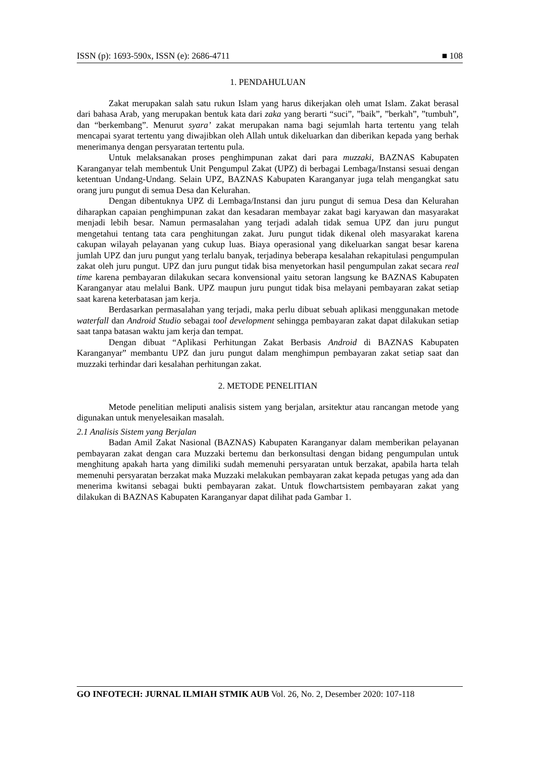ISSN (p): 1693-590x, ISSN (e): 2686-4711 ■ 108
1. PENDAHULUAN
Zakat merupakan salah satu rukun Islam yang harus dikerjakan oleh umat Islam. Zakat berasal dari bahasa Arab, yang merupakan bentuk kata dari zaka yang berarti “suci”, ”baik”, ”berkah”, ”tumbuh”, dan “berkembang”. Menurut syara’ zakat merupakan nama bagi sejumlah harta tertentu yang telah mencapai syarat tertentu yang diwajibkan oleh Allah untuk dikeluarkan dan diberikan kepada yang berhak menerimanya dengan persyaratan tertentu pula.
Untuk melaksanakan proses penghimpunan zakat dari para muzzaki, BAZNAS Kabupaten Karanganyar telah membentuk Unit Pengumpul Zakat (UPZ) di berbagai Lembaga/Instansi sesuai dengan ketentuan Undang-Undang. Selain UPZ, BAZNAS Kabupaten Karanganyar juga telah mengangkat satu orang juru pungut di semua Desa dan Kelurahan.
Dengan dibentuknya UPZ di Lembaga/Instansi dan juru pungut di semua Desa dan Kelurahan diharapkan capaian penghimpunan zakat dan kesadaran membayar zakat bagi karyawan dan masyarakat menjadi lebih besar. Namun permasalahan yang terjadi adalah tidak semua UPZ dan juru pungut mengetahui tentang tata cara penghitungan zakat. Juru pungut tidak dikenal oleh masyarakat karena cakupan wilayah pelayanan yang cukup luas. Biaya operasional yang dikeluarkan sangat besar karena jumlah UPZ dan juru pungut yang terlalu banyak, terjadinya beberapa kesalahan rekapitulasi pengumpulan zakat oleh juru pungut. UPZ dan juru pungut tidak bisa menyetorkan hasil pengumpulan zakat secara real time karena pembayaran dilakukan secara konvensional yaitu setoran langsung ke BAZNAS Kabupaten Karanganyar atau melalui Bank. UPZ maupun juru pungut tidak bisa melayani pembayaran zakat setiap saat karena keterbatasan jam kerja.
Berdasarkan permasalahan yang terjadi, maka perlu dibuat sebuah aplikasi menggunakan metode waterfall dan Android Studio sebagai tool development sehingga pembayaran zakat dapat dilakukan setiap saat tanpa batasan waktu jam kerja dan tempat.
Dengan dibuat “Aplikasi Perhitungan Zakat Berbasis Android di BAZNAS Kabupaten Karanganyar” membantu UPZ dan juru pungut dalam menghimpun pembayaran zakat setiap saat dan muzzaki terhindar dari kesalahan perhitungan zakat.
2. METODE PENELITIAN
Metode penelitian meliputi analisis sistem yang berjalan, arsitektur atau rancangan metode yang digunakan untuk menyelesaikan masalah.
2.1 Analisis Sistem yang Berjalan
Badan Amil Zakat Nasional (BAZNAS) Kabupaten Karanganyar dalam memberikan pelayanan pembayaran zakat dengan cara Muzzaki bertemu dan berkonsultasi dengan bidang pengumpulan untuk menghitung apakah harta yang dimiliki sudah memenuhi persyaratan untuk berzakat, apabila harta telah memenuhi persyaratan berzakat maka Muzzaki melakukan pembayaran zakat kepada petugas yang ada dan menerima kwitansi sebagai bukti pembayaran zakat. Untuk flowchartsistem pembayaran zakat yang dilakukan di BAZNAS Kabupaten Karanganyar dapat dilihat pada Gambar 1.
GO INFOTECH: JURNAL ILMIAH STMIK AUB Vol. 26, No. 2, Desember 2020: 107-118